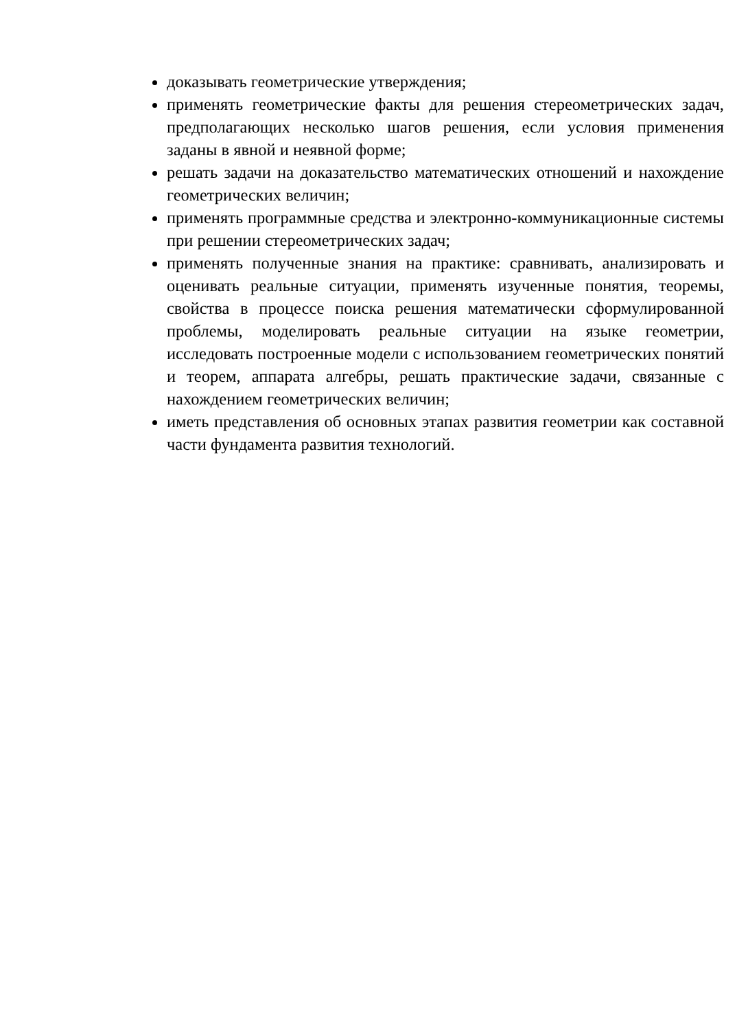доказывать геометрические утверждения;
применять геометрические факты для решения стереометрических задач, предполагающих несколько шагов решения, если условия применения заданы в явной и неявной форме;
решать задачи на доказательство математических отношений и нахождение геометрических величин;
применять программные средства и электронно-коммуникационные системы при решении стереометрических задач;
применять полученные знания на практике: сравнивать, анализировать и оценивать реальные ситуации, применять изученные понятия, теоремы, свойства в процессе поиска решения математически сформулированной проблемы, моделировать реальные ситуации на языке геометрии, исследовать построенные модели с использованием геометрических понятий и теорем, аппарата алгебры, решать практические задачи, связанные с нахождением геометрических величин;
иметь представления об основных этапах развития геометрии как составной части фундамента развития технологий.